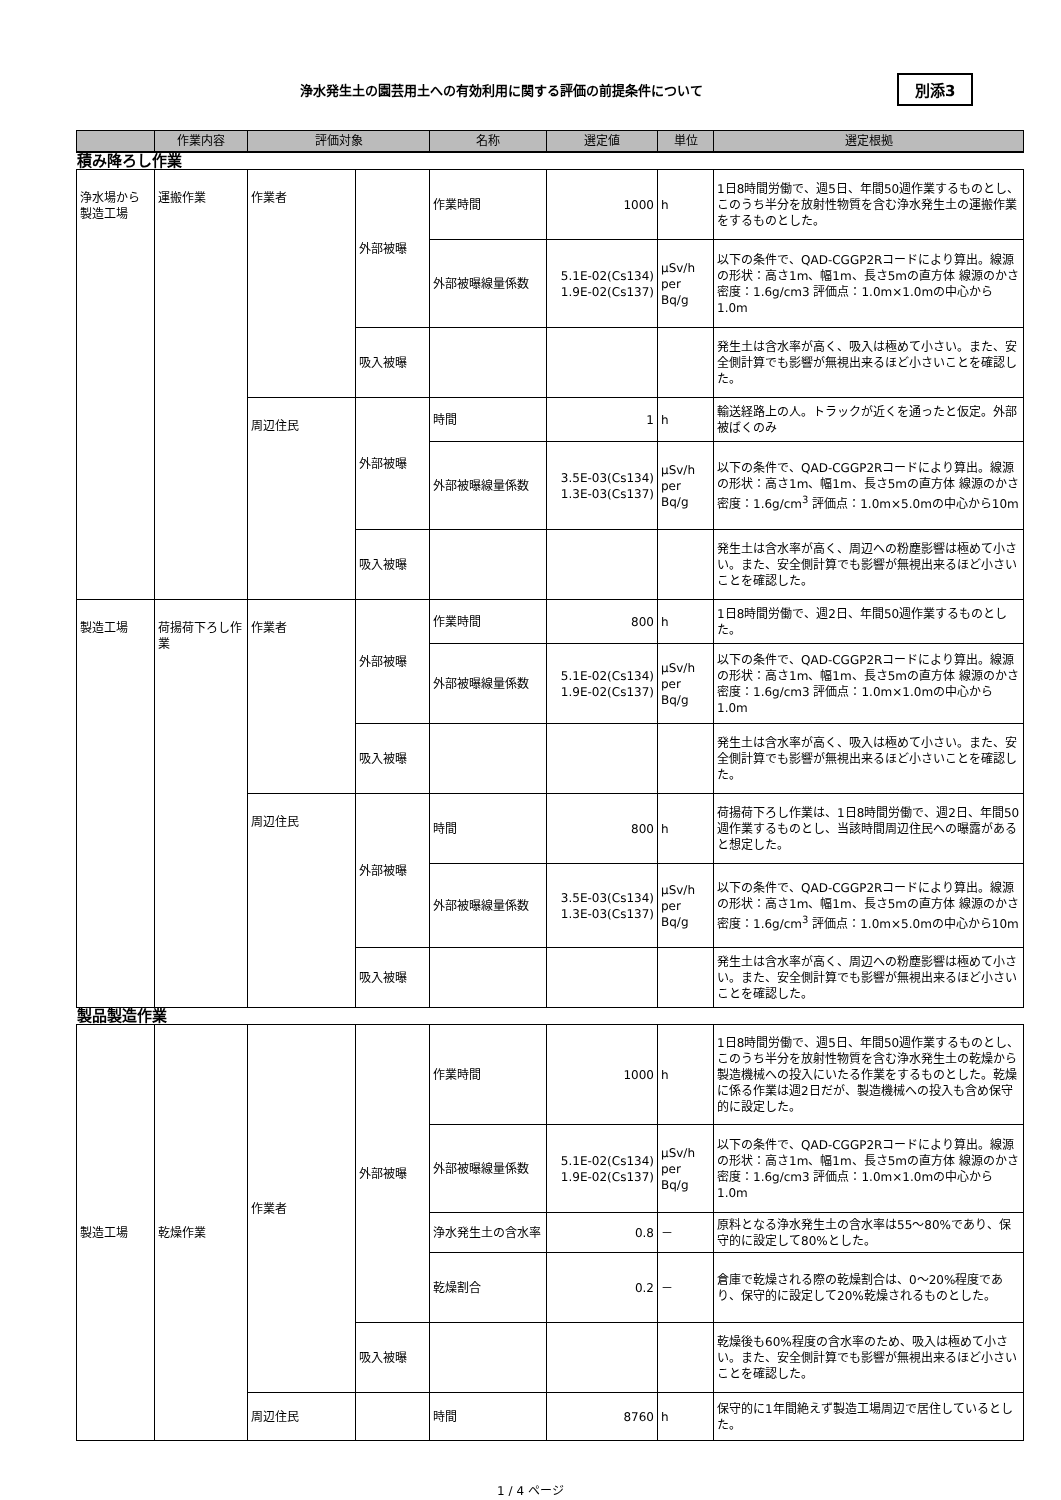浄水発生土の園芸用土への有効利用に関する評価の前提条件について
別添3
| | 作業内容 | 評価対象 | | 名称 | 選定値 | 単位 | 選定根拠 |
| --- | --- | --- | --- | --- | --- | --- | --- |
| 積み降ろし作業 | | | | | | | |
| 浄水場から製造工場 | 運搬作業 | 作業者 | 外部被曝 | 作業時間 | 1000 | h | 1日8時間労働で、週5日、年間50週作業するものとし、このうち半分を放射性物質を含む浄水発生土の運搬作業をするものとした。 |
| | | | | 外部被曝線量係数 | 5.1E-02(Cs134) 1.9E-02(Cs137) | μSv/h per Bq/g | 以下の条件で、QAD-CGGP2Rコードにより算出。線源の形状：高さ1m、幅1m、長さ5mの直方体 線源のかさ密度：1.6g/cm3 評価点：1.0m×1.0mの中心から1.0m |
| | | | 吸入被曝 | | | | 発生土は含水率が高く、吸入は極めて小さい。また、安全側計算でも影響が無視出来るほど小さいことを確認した。 |
| | | 周辺住民 | 外部被曝 | 時間 | 1 | h | 輸送経路上の人。トラックが近くを通ったと仮定。外部被ばくのみ |
| | | | | 外部被曝線量係数 | 3.5E-03(Cs134) 1.3E-03(Cs137) | μSv/h per Bq/g | 以下の条件で、QAD-CGGP2Rコードにより算出。線源の形状：高さ1m、幅1m、長さ5mの直方体 線源のかさ密度：1.6g/cm<sup>3</sup> 評価点：1.0m×5.0mの中心から10m |
| | | | 吸入被曝 | | | | 発生土は含水率が高く、周辺への粉塵影響は極めて小さい。また、安全側計算でも影響が無視出来るほど小さいことを確認した。 |
| 製造工場 | 荷揚荷下ろし作業 | 作業者 | 外部被曝 | 作業時間 | 800 | h | 1日8時間労働で、週2日、年間50週作業するものとした。 |
| | | | | 外部被曝線量係数 | 5.1E-02(Cs134) 1.9E-02(Cs137) | μSv/h per Bq/g | 以下の条件で、QAD-CGGP2Rコードにより算出。線源の形状：高さ1m、幅1m、長さ5mの直方体 線源のかさ密度：1.6g/cm3 評価点：1.0m×1.0mの中心から1.0m |
| | | | 吸入被曝 | | | | 発生土は含水率が高く、吸入は極めて小さい。また、安全側計算でも影響が無視出来るほど小さいことを確認した。 |
| | | 周辺住民 | 外部被曝 | 時間 | 800 | h | 荷揚荷下ろし作業は、1日8時間労働で、週2日、年間50週作業するものとし、当該時間周辺住民への曝露があると想定した。 |
| | | | | 外部被曝線量係数 | 3.5E-03(Cs134) 1.3E-03(Cs137) | μSv/h per Bq/g | 以下の条件で、QAD-CGGP2Rコードにより算出。線源の形状：高さ1m、幅1m、長さ5mの直方体 線源のかさ密度：1.6g/cm<sup>3</sup> 評価点：1.0m×5.0mの中心から10m |
| | | | 吸入被曝 | | | | 発生土は含水率が高く、周辺への粉塵影響は極めて小さい。また、安全側計算でも影響が無視出来るほど小さいことを確認した。 |
| 製品製造作業 | | | | | | | |
| 製造工場 | 乾燥作業 | 作業者 | 外部被曝 | 作業時間 | 1000 | h | 1日8時間労働で、週5日、年間50週作業するものとし、このうち半分を放射性物質を含む浄水発生土の乾燥から製造機械への投入にいたる作業をするものとした。乾燥に係る作業は週2日だが、製造機械への投入も含め保守的に設定した。 |
| | | | | 外部被曝線量係数 | 5.1E-02(Cs134) 1.9E-02(Cs137) | μSv/h per Bq/g | 以下の条件で、QAD-CGGP2Rコードにより算出。線源の形状：高さ1m、幅1m、長さ5mの直方体 線源のかさ密度：1.6g/cm3 評価点：1.0m×1.0mの中心から1.0m |
| | | | | 浄水発生土の含水率 | 0.8 | － | 原料となる浄水発生土の含水率は55～80%であり、保守的に設定して80%とした。 |
| | | | | 乾燥割合 | 0.2 | － | 倉庫で乾燥される際の乾燥割合は、0～20%程度であり、保守的に設定して20%乾燥されるものとした。 |
| | | | 吸入被曝 | | | | 乾燥後も60%程度の含水率のため、吸入は極めて小さい。また、安全側計算でも影響が無視出来るほど小さいことを確認した。 |
| | | 周辺住民 | | 時間 | 8760 | h | 保守的に1年間絶えず製造工場周辺で居住しているとした。 |
1 / 4 ページ